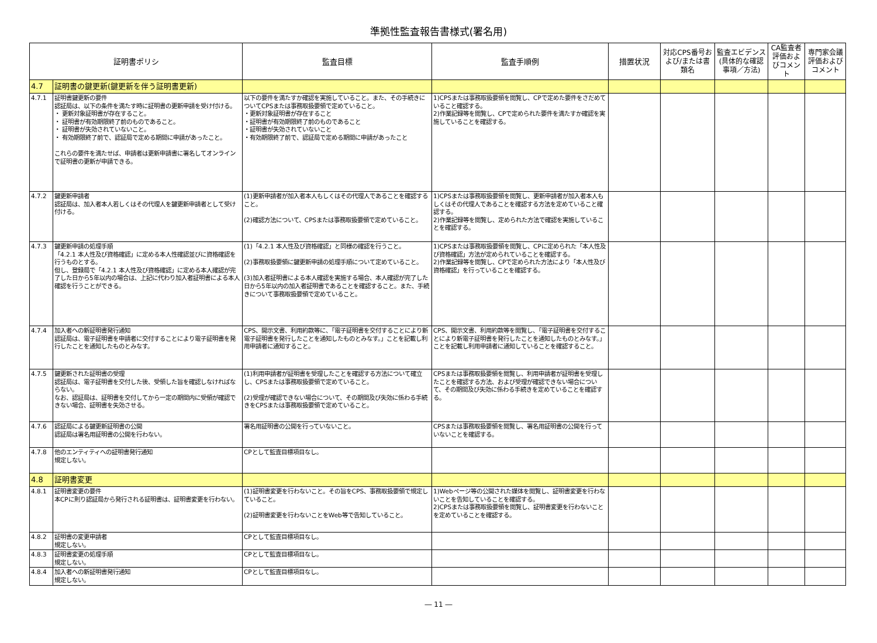準拠性監査報告書様式(署名用)
| 証明書ポリシ | | 監査目標 | 監査手順例 | 措置状況 | 対応CPS番号および/または書類名 | 監査エビデンス(具体的な確認事項／方法) | CA監査者評価およびコメント | 専門家会議評価およびコメント |
| --- | --- | --- | --- | --- | --- | --- | --- | --- |
| 4.7 | 証明書の鍵更新(鍵更新を伴う証明書更新) | | | | | | | |
| 4.7.1 | 証明書鍵更新の要件 認証局は、以下の条件を満たす時に証明書の更新申請を受け付ける。 ・ 更新対象証明書が存在すること。 ・ 証明書が有効期限終了前のものであること。 ・ 証明書が失効されていないこと。 ・ 有効期限終了前で、認証局で定める期間に申請があったこと。 これらの要件を満たせば、申請者は更新申請書に署名してオンラインで証明書の更新が申請できる。 | 以下の要件を満たすか確認を実施していること。また、その手続きについてCPSまたは事務取扱要領で定めていること。 ・更新対象証明書が存在すること ・証明書が有効期限終了前のものであること ・証明書が失効されていないこと ・有効期限終了前で、認証局で定める期間に申請があったこと | 1)CPSまたは事務取扱要領を閲覧し、CPで定めた要件をさだめていること確認する。 2)作業記録等を閲覧し、CPで定められた要件を満たすか確認を実施していることを確認する。 | | | | | |
| 4.7.2 | 鍵更新申請者 認証局は、加入者本人若しくはその代理人を鍵更新申請者として受け付ける。 | (1)更新申請者が加入者本人もしくはその代理人であることを確認すること。 (2)確認方法について、CPSまたは事務取扱要領で定めていること。 | 1)CPSまたは事務取扱要領を閲覧し、更新申請者が加入者本人もしくはその代理人であることを確認する方法を定めていること確認する。 2)作業記録等を閲覧し、定められた方法で確認を実施していることを確認する。 | | | | | |
| 4.7.3 | 鍵更新申請の処理手順 「4.2.1 本人性及び資格確認」に定める本人性確認並びに資格確認を行うものとする。 但し、登録局で「4.2.1 本人性及び資格確認」に定める本人確認が完了した日から5年以内の場合は、上記に代わり加入者証明書による本人確認を行うことができる。 | (1)「4.2.1 本人性及び資格確認」と同様の確認を行うこと。 (2)事務取扱要領に鍵更新申請の処理手順について定めていること。 (3)加入者証明書による本人確認を実施する場合、本人確認が完了した日から5年以内の加入者証明書であることを確認すること。また、手続きについて事務取扱要領で定めていること。 | 1)CPSまたは事務取扱要領を閲覧し、CPに定められた「本人性及び資格確認」方法が定められていることを確認する。 2)作業記録等を閲覧し、CPで定められた方法により「本人性及び資格確認」を行っていることを確認する。 | | | | | |
| 4.7.4 | 加入者への新証明書発行通知 認証局は、電子証明書を申請者に交付することにより電子証明書を発行したことを通知したものとみなす。 | CPS、開示文書、利用約款等に、「電子証明書を交付することにより新電子証明書を発行したことを通知したものとみなす。」ことを記載し利用申請者に通知すること。 | CPS、開示文書、利用約款等を閲覧し、「電子証明書を交付することにより新電子証明書を発行したことを通知したものとみなす。」ことを記載し利用申請者に通知していることを確認すること。 | | | | | |
| 4.7.5 | 鍵更新された証明書の受理 認証局は、電子証明書を交付した後、受領した旨を確認しなければならない。 なお、認証局は、証明書を交付してから一定の期間内に受領が確認できない場合、証明書を失効させる。 | (1)利用申請者が証明書を受理したことを確認する方法について確立し、CPSまたは事務取扱要領で定めていること。 (2)受理が確認できない場合について、その期間及び失効に係わる手続きをCPSまたは事務取扱要領で定めていること。 | CPSまたは事務取扱要領を閲覧し、利用申請者が証明書を受理したことを確認する方法、および受理が確認できない場合について、その期間及び失効に係わる手続きを定めていることを確認する。 | | | | | |
| 4.7.6 | 認証局による鍵更新証明書の公開 認証局は署名用証明書の公開を行わない。 | 署名用証明書の公開を行っていないこと。 | CPSまたは事務取扱要領を閲覧し、署名用証明書の公開を行っていないことを確認する。 | | | | | |
| 4.7.8 | 他のエンティティへの証明書発行通知 規定しない。 | CPとして監査目標項目なし。 | | | | | | |
| 4.8 | 証明書変更 | | | | | | | |
| 4.8.1 | 証明書変更の要件 本CPに則り認証局から発行される証明書は、証明書変更を行わない。 | (1)証明書変更を行わないこと。その旨をCPS、事務取扱要領で規定していること。 (2)証明書変更を行わないことをWeb等で告知していること。 | 1)Webページ等の公開された媒体を閲覧し、証明書変更を行わないことを告知していることを確認する。 2)CPSまたは事務取扱要領を閲覧し、証明書変更を行わないことを定めていることを確認する。 | | | | | |
| 4.8.2 | 証明書の変更申請者 規定しない。 | CPとして監査目標項目なし。 | | | | | | |
| 4.8.3 | 証明書変更の処理手順 規定しない。 | CPとして監査目標項目なし。 | | | | | | |
| 4.8.4 | 加入者への新証明書発行通知 規定しない。 | CPとして監査目標項目なし。 | | | | | | |
― 11 ―